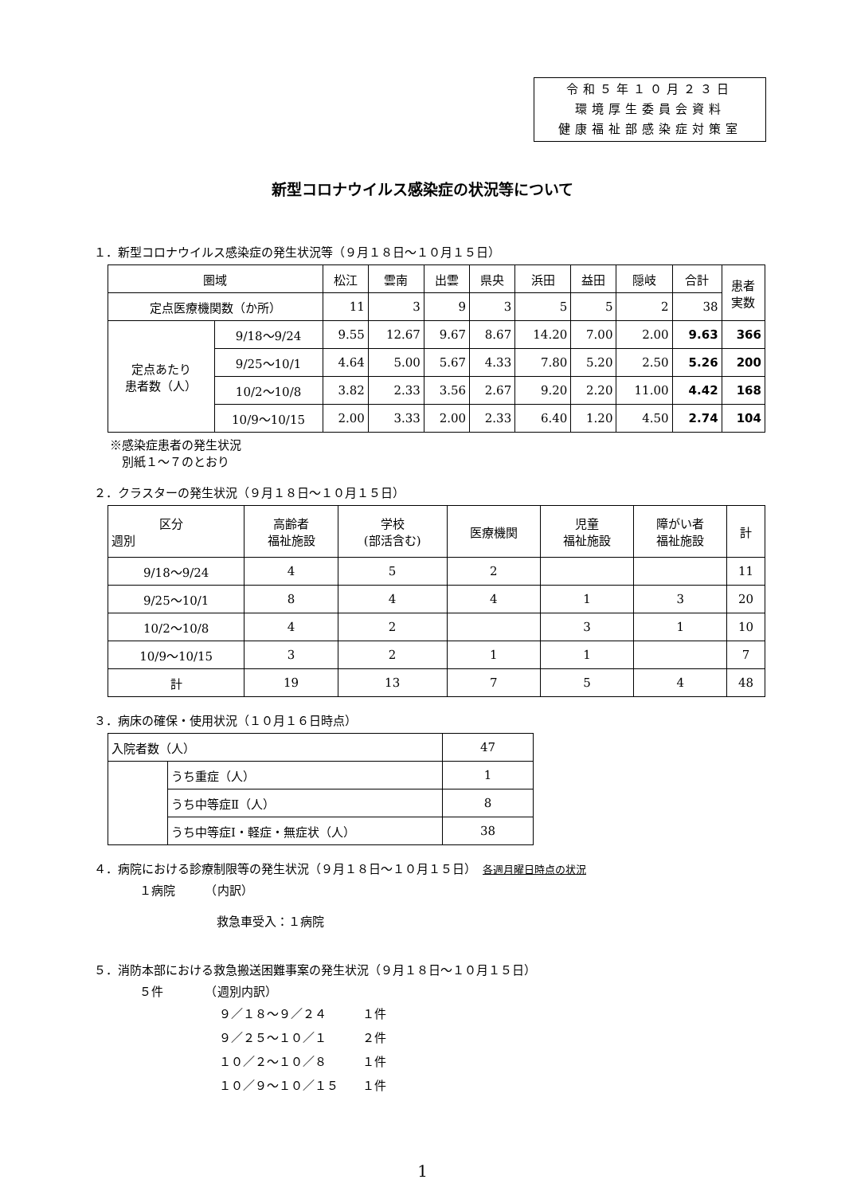令和５年１０月２３日
環境厚生委員会資料
健康福祉部感染症対策室
新型コロナウイルス感染症の状況等について
１．新型コロナウイルス感染症の発生状況等（９月１８日～１０月１５日）
| 圏域 | | 松江 | 雲南 | 出雲 | 県央 | 浜田 | 益田 | 隠岐 | 合計 | 患者 実数 |
| --- | --- | --- | --- | --- | --- | --- | --- | --- | --- | --- |
| 定点医療機関数（か所） | | 11 | 3 | 9 | 3 | 5 | 5 | 2 | 38 | |
| 定点あたり 患者数（人） | 9/18～9/24 | 9.55 | 12.67 | 9.67 | 8.67 | 14.20 | 7.00 | 2.00 | 9.63 | 366 |
| | 9/25～10/1 | 4.64 | 5.00 | 5.67 | 4.33 | 7.80 | 5.20 | 2.50 | 5.26 | 200 |
| | 10/2～10/8 | 3.82 | 2.33 | 3.56 | 2.67 | 9.20 | 2.20 | 11.00 | 4.42 | 168 |
| | 10/9～10/15 | 2.00 | 3.33 | 2.00 | 2.33 | 6.40 | 1.20 | 4.50 | 2.74 | 104 |
※感染症患者の発生状況
　別紙１～７のとおり
２．クラスターの発生状況（９月１８日～１０月１５日）
| 区分 週別 | 高齢者 福祉施設 | 学校 (部活含む) | 医療機関 | 児童 福祉施設 | 障がい者 福祉施設 | 計 |
| --- | --- | --- | --- | --- | --- | --- |
| 9/18～9/24 | 4 | 5 | 2 | | | 11 |
| 9/25～10/1 | 8 | 4 | 4 | 1 | 3 | 20 |
| 10/2～10/8 | 4 | 2 | | 3 | 1 | 10 |
| 10/9～10/15 | 3 | 2 | 1 | 1 | | 7 |
| 計 | 19 | 13 | 7 | 5 | 4 | 48 |
３．病床の確保・使用状況（１０月１６日時点）
| 入院者数（人） | | 47 |
| | うち重症（人） | 1 |
| | うち中等症Ⅱ（人） | 8 |
| | うち中等症Ⅰ・軽症・無症状（人） | 38 |
４．病院における診療制限等の発生状況（９月１８日～１０月１５日）　各週月曜日時点の状況
１病院　　　（内訳）
救急車受入：１病院
５．消防本部における救急搬送困難事案の発生状況（９月１８日～１０月１５日）
５件　　　　（週別内訳）
９／１８～９／２４　　　１件
９／２５～１０／１　　　２件
１０／２～１０／８　　　１件
１０／９～１０／１５　　１件
1